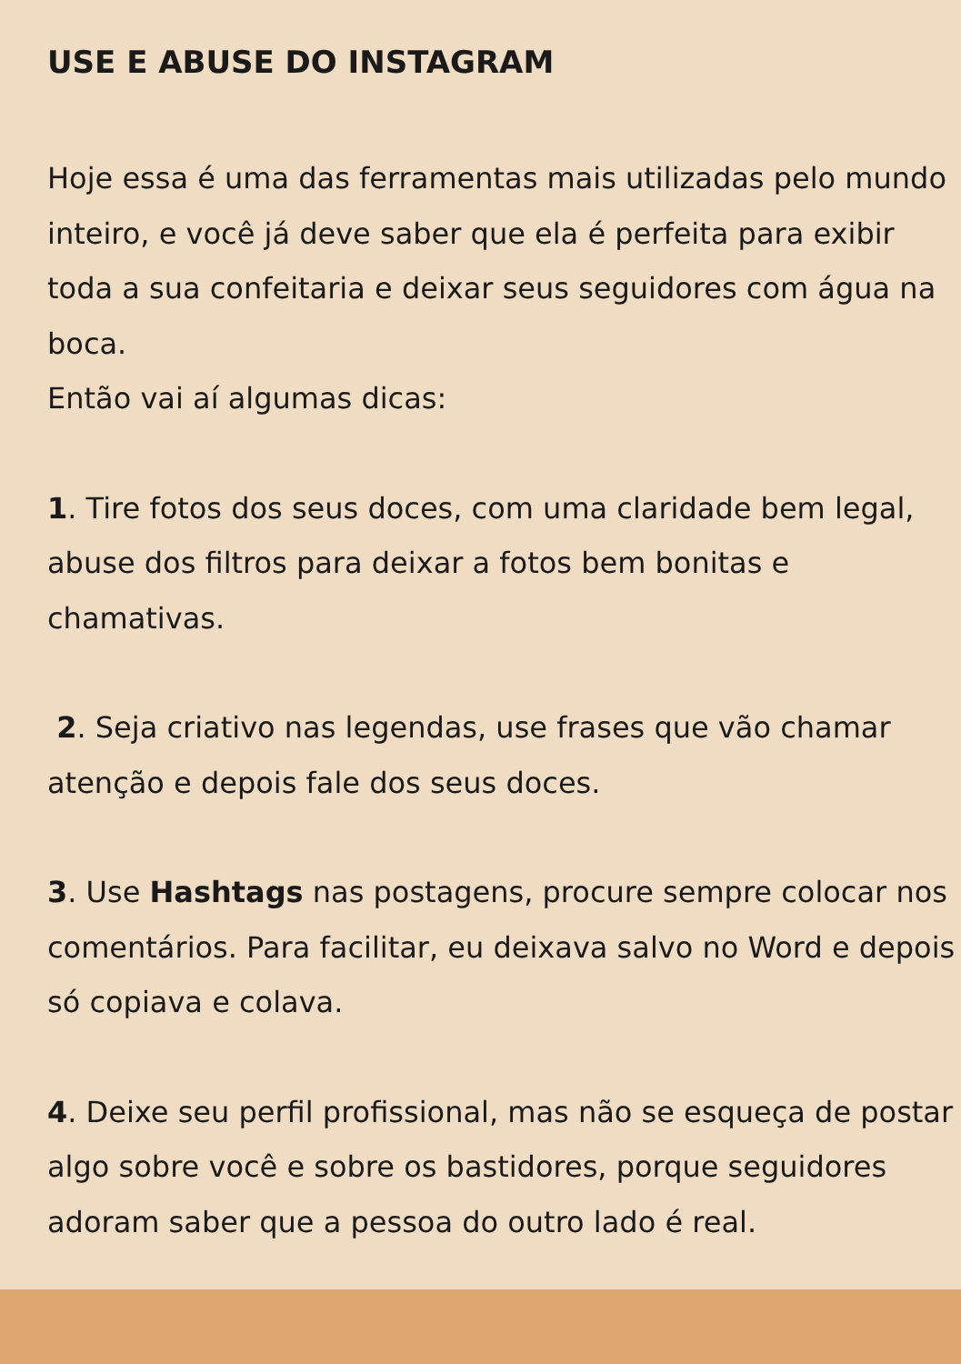USE E ABUSE DO INSTAGRAM
Hoje essa é uma das ferramentas mais utilizadas pelo mundo inteiro, e você já deve saber que ela é perfeita para exibir toda a sua confeitaria e deixar seus seguidores com água na boca.
Então vai aí algumas dicas:
1. Tire fotos dos seus doces, com uma claridade bem legal, abuse dos filtros para deixar a fotos bem bonitas e chamativas.
2. Seja criativo nas legendas, use frases que vão chamar atenção e depois fale dos seus doces.
3. Use Hashtags nas postagens, procure sempre colocar nos comentários. Para facilitar, eu deixava salvo no Word e depois só copiava e colava.
4. Deixe seu perfil profissional, mas não se esqueça de postar algo sobre você e sobre os bastidores, porque seguidores adoram saber que a pessoa do outro lado é real.